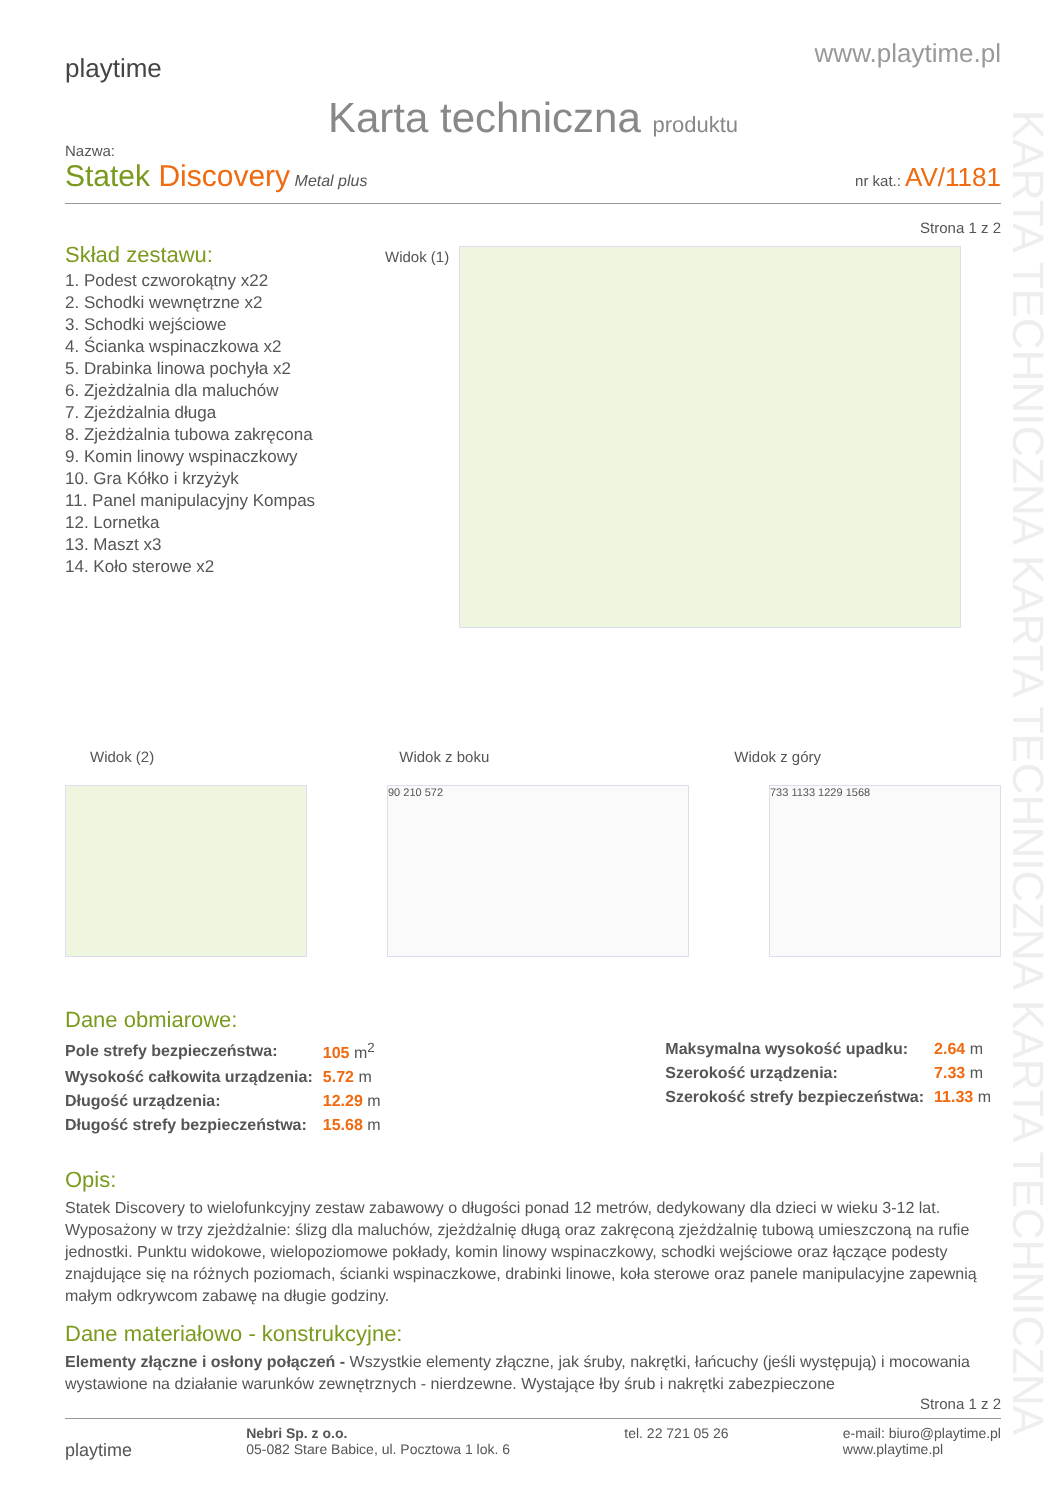KARTA TECHNICZNA KARTA TECHNICZNA KARTA TECHNICZNA
playtime
www.playtime.pl
Karta techniczna produktu
Nazwa:
Statek Discovery Metal plus
nr kat.: AV/1181
Strona 1 z 2
Skład zestawu:
1. Podest czworokątny x22
2. Schodki wewnętrzne x2
3. Schodki wejściowe
4. Ścianka wspinaczkowa x2
5. Drabinka linowa pochyła x2
6. Zjeżdżalnia dla maluchów
7. Zjeżdżalnia długa
8. Zjeżdżalnia tubowa zakręcona
9. Komin linowy wspinaczkowy
10. Gra Kółko i krzyżyk
11. Panel manipulacyjny Kompas
12. Lornetka
13. Maszt x3
14. Koło sterowe x2
Widok (1)
Widok (2) Widok z boku Widok z góry
90 210 572 733 1133 1229 1568
Dane obmiarowe:
| Pole strefy bezpieczeństwa: | 105 m<sup>2</sup> |
| Wysokość całkowita urządzenia: | 5.72 m |
| Długość urządzenia: | 12.29 m |
| Długość strefy bezpieczeństwa: | 15.68 m |
| Maksymalna wysokość upadku: | 2.64 m |
| Szerokość urządzenia: | 7.33 m |
| Szerokość strefy bezpieczeństwa: | 11.33 m |
Opis:
Statek Discovery to wielofunkcyjny zestaw zabawowy o długości ponad 12 metrów, dedykowany dla dzieci w wieku 3-12 lat. Wyposażony w trzy zjeżdżalnie: ślizg dla maluchów, zjeżdżalnię długą oraz zakręconą zjeżdżalnię tubową umieszczoną na rufie jednostki. Punktu widokowe, wielopoziomowe pokłady, komin linowy wspinaczkowy, schodki wejściowe oraz łączące podesty znajdujące się na różnych poziomach, ścianki wspinaczkowe, drabinki linowe, koła sterowe oraz panele manipulacyjne zapewnią małym odkrywcom zabawę na długie godziny.
Dane materiałowo - konstrukcyjne:
Elementy złączne i osłony połączeń - Wszystkie elementy złączne, jak śruby, nakrętki, łańcuchy (jeśli występują) i mocowania wystawione na działanie warunków zewnętrznych - nierdzewne. Wystające łby śrub i nakrętki zabezpieczone
Strona 1 z 2
playtime
Nebri Sp. z o.o.
05-082 Stare Babice, ul. Pocztowa 1 lok. 6
tel. 22 721 05 26 e-mail: biuro@playtime.pl
www.playtime.pl